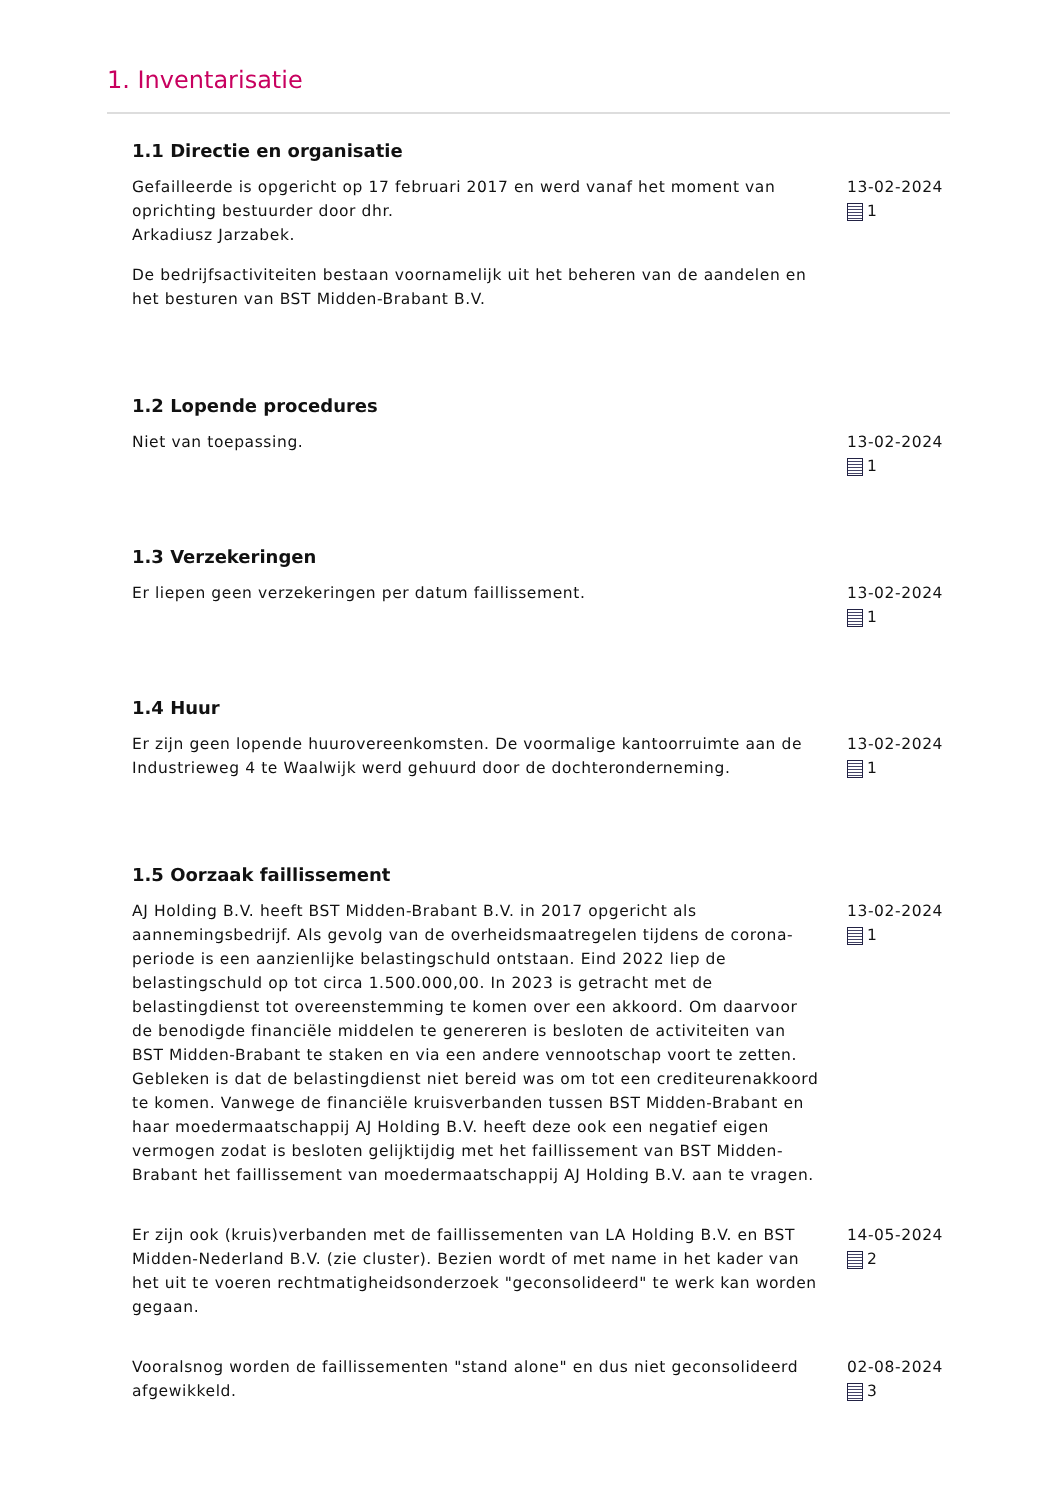1. Inventarisatie
1.1 Directie en organisatie
Gefailleerde is opgericht op 17 februari 2017 en werd vanaf het moment van oprichting bestuurder door dhr.
Arkadiusz Jarzabek.
De bedrijfsactiviteiten bestaan voornamelijk uit het beheren van de aandelen en het besturen van BST Midden-Brabant B.V.
13-02-2024
1
1.2 Lopende procedures
Niet van toepassing. 13-02-2024
1
1.3 Verzekeringen
Er liepen geen verzekeringen per datum faillissement. 13-02-2024
1
1.4 Huur
Er zijn geen lopende huurovereenkomsten. De voormalige kantoorruimte aan de Industrieweg 4 te Waalwijk werd gehuurd door de dochteronderneming.
13-02-2024
1
1.5 Oorzaak faillissement
AJ Holding B.V. heeft BST Midden-Brabant B.V. in 2017 opgericht als aannemingsbedrijf. Als gevolg van de overheidsmaatregelen tijdens de corona-periode is een aanzienlijke belastingschuld ontstaan. Eind 2022 liep de belastingschuld op tot circa 1.500.000,00. In 2023 is getracht met de belastingdienst tot overeenstemming te komen over een akkoord. Om daarvoor de benodigde financiële middelen te genereren is besloten de activiteiten van BST Midden-Brabant te staken en via een andere vennootschap voort te zetten. Gebleken is dat de belastingdienst niet bereid was om tot een crediteurenakkoord te komen. Vanwege de financiële kruisverbanden tussen BST Midden-Brabant en haar moedermaatschappij AJ Holding B.V. heeft deze ook een negatief eigen vermogen zodat is besloten gelijktijdig met het faillissement van BST Midden-Brabant het faillissement van moedermaatschappij AJ Holding B.V. aan te vragen.
13-02-2024
1
Er zijn ook (kruis)verbanden met de faillissementen van LA Holding B.V. en BST Midden-Nederland B.V. (zie cluster). Bezien wordt of met name in het kader van het uit te voeren rechtmatigheidsonderzoek "geconsolideerd" te werk kan worden gegaan.
14-05-2024
2
Vooralsnog worden de faillissementen "stand alone" en dus niet geconsolideerd afgewikkeld.
02-08-2024
3